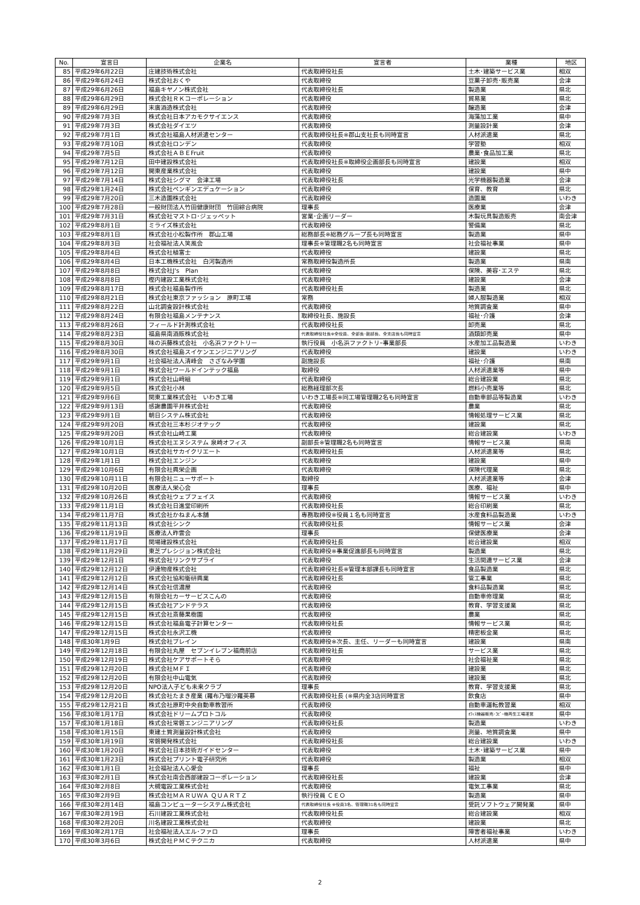| No. | 宣言日 | 企業名 | 宣言者 | 業種 | 地区 |
| --- | --- | --- | --- | --- | --- |
| 85 | 平成29年6月22日 | 庄建技術株式会社 | 代表取締役社長 | 土木･建築サービス業 | 相双 |
| 86 | 平成29年6月24日 | 株式会社おくや | 代表取締役 | 豆菓子卸売･販売業 | 会津 |
| 87 | 平成29年6月26日 | 福島キヤノン株式会社 | 代表取締役社長 | 製造業 | 県北 |
| 88 | 平成29年6月29日 | 株式会社ＲＫコーポレーション | 代表取締役 | 貿易業 | 県北 |
| 89 | 平成29年6月29日 | 末廣酒造株式会社 | 代表取締役 | 醸造業 | 会津 |
| 90 | 平成29年7月3日 | 株式会社日本アカモクサイエンス | 代表取締役 | 海藻加工業 | 県中 |
| 91 | 平成29年7月3日 | 株式会社ダイエツ | 代表取締役 | 測量設計業 | 会津 |
| 92 | 平成29年7月1日 | 株式会社福島人材派遣センター | 代表取締役社長※郡山支社長も同時宣言 | 人材派遣業 | 県北 |
| 93 | 平成29年7月10日 | 株式会社ロンデン | 代表取締役 | 学習塾 | 相双 |
| 94 | 平成29年7月5日 | 株式会社ＡＢＥFruit | 代表取締役 | 農業･食品加工業 | 県北 |
| 95 | 平成29年7月12日 | 田中建設株式会社 | 代表取締役社長※取締役企画部長も同時宣言 | 建設業 | 相双 |
| 96 | 平成29年7月12日 | 開東産業株式会社 | 代表取締役 | 建設業 | 県中 |
| 97 | 平成29年7月14日 | 株式会社シグマ 会津工場 | 代表取締役社長 | 光学機器製造業 | 会津 |
| 98 | 平成29年1月24日 | 株式会社ペンギンエデュケーション | 代表取締役 | 保育、教育 | 県北 |
| 99 | 平成29年7月20日 | 三木造園株式会社 | 代表取締役 | 造園業 | いわき |
| 100 | 平成29年7月28日 | 一般財団法人竹田健康財団 竹田綜合病院 | 理事長 | 医療業 | 会津 |
| 101 | 平成29年7月31日 | 株式会社マストロ･ジェッペット | 営業･企画リーダー | 木製玩具製造販売 | 南会津 |
| 102 | 平成29年8月1日 | ミライズ株式会社 | 代表取締役 | 警備業 | 県北 |
| 103 | 平成29年8月1日 | 株式会社小松製作所 郡山工場 | 総務部長※総務グループ長も同時宣言 | 製造業 | 県中 |
| 104 | 平成29年8月3日 | 社会福祉法人笑風会 | 理事長※管理職2名も同時宣言 | 社会福祉事業 | 県中 |
| 105 | 平成29年8月4日 | 株式会社植富士 | 代表取締役 | 建設業 | 県北 |
| 106 | 平成29年8月4日 | 日本工機株式会社 白河製造所 | 常務取締役製造所長 | 製造業 | 県南 |
| 107 | 平成29年8月8日 | 株式会社J's Plan | 代表取締役 | 保険、美容･エステ | 県北 |
| 108 | 平成29年8月8日 | 樫内建設工業株式会社 | 代表取締役 | 建設業 | 会津 |
| 109 | 平成29年8月17日 | 株式会社福島製作所 | 代表取締役社長 | 製造業 | 県北 |
| 110 | 平成29年8月21日 | 株式会社東京ファッション 原町工場 | 常務 | 婦人服製造業 | 相双 |
| 111 | 平成29年8月22日 | 山北調査設計株式会社 | 代表取締役 | 地質調査業 | 県中 |
| 112 | 平成29年8月24日 | 有限会社福島メンテナンス | 取締役社長、施設長 | 福祉･介護 | 会津 |
| 113 | 平成29年8月26日 | フィールド計測株式会社 | 代表取締役社長 | 卸売業 | 県北 |
| 114 | 平成29年8月23日 | 福島県南酒販株式会社 | 代表取締役社長※全役員、全部長･副部長、全支店長も同時宣言 | 酒類卸売業 | 県中 |
| 115 | 平成29年8月30日 | 味の浜藤株式会社 小名浜ファクトリー | 執行役員 小名浜ファクトリｰ事業部長 | 水産加工品製造業 | いわき |
| 116 | 平成29年8月30日 | 株式会社福島スイケンエンジニアリング | 代表取締役 | 建設業 | いわき |
| 117 | 平成29年9月1日 | 社会福祉法人清峰会 さざなみ学園 | 副施設長 | 福祉･介護 | 県南 |
| 118 | 平成29年9月1日 | 株式会社ワールドインテック福島 | 取締役 | 人材派遣業等 | 県中 |
| 119 | 平成29年9月1日 | 株式会社山﨑組 | 代表取締役 | 総合建設業 | 県北 |
| 120 | 平成29年9月5日 | 株式会社小林 | 総務経理部次長 | 燃料小売業等 | 県北 |
| 121 | 平成29年9月6日 | 関東工業株式会社 いわき工場 | いわき工場長※同工場管理職2名も同時宣言 | 自動車部品等製造業 | いわき |
| 122 | 平成29年9月13日 | 感謝農園平井株式会社 | 代表取締役 | 農業 | 県北 |
| 123 | 平成29年9月1日 | 朝日システム株式会社 | 代表取締役 | 情報処理サービス業 | 県北 |
| 124 | 平成29年9月20日 | 株式会社三本杉ジオテック | 代表取締役 | 建設業 | 県北 |
| 125 | 平成29年9月20日 | 株式会社山崎工業 | 代表取締役 | 総合建設業 | いわき |
| 126 | 平成29年10月1日 | 株式会社エヌシステム 泉崎オフィス | 副部長※管理職2名も同時宣言 | 情報サービス業 | 県南 |
| 127 | 平成29年10月1日 | 株式会社サカイクリエート | 代表取締役社長 | 人材派遣業等 | 県北 |
| 128 | 平成29年1月1日 | 株式会社エンジン | 代表取締役 | 建設業 | 県中 |
| 129 | 平成29年10月6日 | 有限会社興栄企画 | 代表取締役 | 保険代理業 | 県北 |
| 130 | 平成29年10月11日 | 有限会社ニューサポート | 取締役 | 人材派遣業等 | 会津 |
| 131 | 平成29年10月20日 | 医療法人栄心会 | 理事長 | 医療、福祉 | 県中 |
| 132 | 平成29年10月26日 | 株式会社ウェブフェイス | 代表取締役 | 情報サービス業 | いわき |
| 133 | 平成29年11月1日 | 株式会社日進堂印刷所 | 代表取締役社長 | 総合印刷業 | 県北 |
| 134 | 平成29年11月7日 | 株式会社かねまん本舗 | 専務取締役※役員１名も同時宣言 | 水産食料品製造業 | いわき |
| 135 | 平成29年11月13日 | 株式会社シンク | 代表取締役社長 | 情報サービス業 | 会津 |
| 136 | 平成29年11月19日 | 医療法人昨雲会 | 理事長 | 保健医療業 | 会津 |
| 137 | 平成29年11月17日 | 関場建設株式会社 | 代表取締役社長 | 総合建設業 | 相双 |
| 138 | 平成29年11月29日 | 東芝プレシジョン株式会社 | 代表取締役※事業促進部長も同時宣言 | 製造業 | 県北 |
| 139 | 平成29年12月1日 | 株式会社リンクサプライ | 代表取締役 | 生活関連サービス業 | 会津 |
| 140 | 平成29年12月12日 | 伊達物産株式会社 | 代表取締役社長※管理本部課長も同時宣言 | 食品製造業 | 県北 |
| 141 | 平成29年12月12日 | 株式会社協和衛研興業 | 代表取締役社長 | 管工事業 | 県北 |
| 142 | 平成29年12月14日 | 株式会社信濃屋 | 代表取締役 | 食料品製造業 | 県北 |
| 143 | 平成29年12月15日 | 有限会社カーサービスこんの | 代表取締役 | 自動車修理業 | 県北 |
| 144 | 平成29年12月15日 | 株式会社アンドテラス | 代表取締役 | 教育、学習支援業 | 県北 |
| 145 | 平成29年12月15日 | 株式会社斎藤果樹園 | 代表取締役 | 農業 | 県北 |
| 146 | 平成29年12月15日 | 株式会社福島電子計算センター | 代表取締役社長 | 情報サービス業 | 県北 |
| 147 | 平成29年12月15日 | 株式会社永沢工機 | 代表取締役 | 精密板金業 | 県北 |
| 148 | 平成30年1月9日 | 株式会社ブレイン | 代表取締役※次長、主任、リーダーも同時宣言 | 建設業 | 県南 |
| 149 | 平成29年12月18日 | 有限会社丸屋 セブンイレブン福商前店 | 代表取締役社長 | サービス業 | 県北 |
| 150 | 平成29年12月19日 | 株式会社ケアサポートそら | 代表取締役 | 社会福祉業 | 県北 |
| 151 | 平成29年12月20日 | 株式会社ＭＦＩ | 代表取締役 | 建設業 | 県北 |
| 152 | 平成29年12月20日 | 有限会社中山電気 | 代表取締役 | 建設業 | 県北 |
| 153 | 平成29年12月20日 | NPO法人子ども未来クラブ | 理事長 | 教育、学習支援業 | 県北 |
| 154 | 平成29年12月20日 | 株式会社たまき産業 (羅布乃瑠沙羅英慕 | 代表取締役社長 (※県内全3店同時宣言 | 飲食店 | 県中 |
| 155 | 平成29年12月21日 | 株式会社原町中央自動車教習所 | 代表取締役 | 自動車運転教習業 | 相双 |
| 156 | 平成30年1月17日 | 株式会社ドリームプロトコル | 代表取締役 | ｵﾌｨｽ機器販売･ｺﾋﾟｰ機再生工場運営 | 県中 |
| 157 | 平成30年1月18日 | 株式会社常磐エンジニアリング | 代表取締役社長 | 製造業 | いわき |
| 158 | 平成30年1月15日 | 東建土質測量設計株式会社 | 代表取締役 | 測量、地質調査業 | 県中 |
| 159 | 平成30年1月19日 | 常磐開発株式会社 | 代表取締役社長 | 総合建設業 | いわき |
| 160 | 平成30年1月20日 | 株式会社日本技術ガイドセンター | 代表取締役 | 土木･建築サービス業 | 県中 |
| 161 | 平成30年1月23日 | 株式会社プリント電子研究所 | 代表取締役 | 製造業 | 相双 |
| 162 | 平成30年1月1日 | 社会福祉法人心愛会 | 理事長 | 福祉 | 県中 |
| 163 | 平成30年2月1日 | 株式会社南会西部建設コーポレーション | 代表取締役社長 | 建設業 | 会津 |
| 164 | 平成30年2月8日 | 大槻電設工業株式会社 | 代表取締役 | 電気工事業 | 県北 |
| 165 | 平成30年2月9日 | 株式会社ＭＡＲＵＷＡ ＱＵＡＲＴＺ | 執行役員 ＣＥＯ | 製造業 | 県中 |
| 166 | 平成30年2月14日 | 福島コンピューターシステム株式会社 | 代表取締役社長 ※役員3名、管理職31名も同時宣言 | 受託ソフトウェア開発業 | 県中 |
| 167 | 平成30年2月19日 | 石川建設工業株式会社 | 代表取締役社長 | 総合建設業 | 相双 |
| 168 | 平成30年2月20日 | 川名建設工業株式会社 | 代表取締役 | 建設業 | 県北 |
| 169 | 平成30年2月17日 | 社会福祉法人エル･ファロ | 理事長 | 障害者福祉事業 | いわき |
| 170 | 平成30年3月6日 | 株式会社ＰＭＣテクニカ | 代表取締役 | 人材派遣業 | 県中 |
2